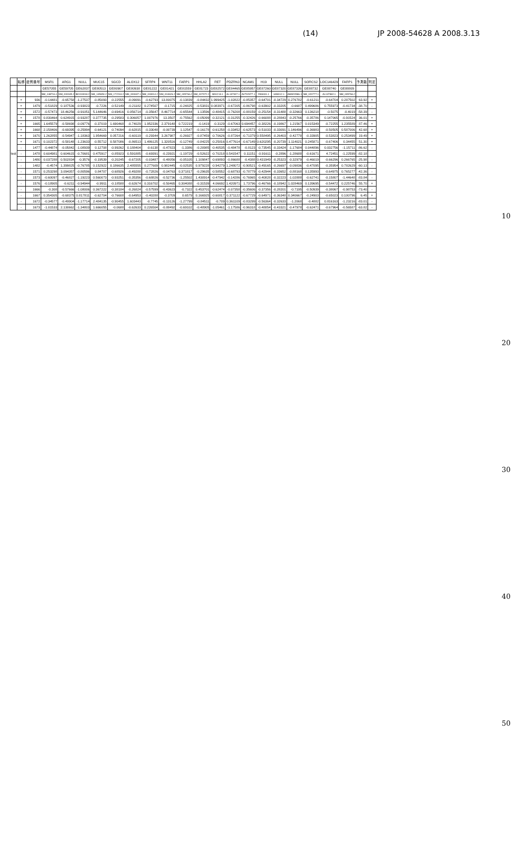(14) JP 2008-54628 A 2008.3.13
| | 転移 | 症例番号 | MSR1 | ARG1 | NULL | MUC15 | SGCD | ALOX12 | SFRP4 | WNT11 | FARP1 | HHLA2 | RET | PDZRN3 | NCAM1 | H19 | NULL | NULL | SORCS2 | LOC146429 | FARP1 | 予測能 | 判定 |
| --- | --- | --- | --- | --- | --- | --- | --- | --- | --- | --- | --- | --- | --- | --- | --- | --- | --- | --- | --- | --- | --- | --- | --- |
| | | | GE57055 | GE59705 | GE62837 | GE80513 | GE80907 | GE80938 | GE81222 | GE81421 | GE81559 | GE81723 | GE82572 | GE84465 | GE85957 | GE87260 | GE87320 | GE87326 | GE88732 | GE88740 | GE88809 | | |
| | | | NM_138716.1 | NM_000045.2 | BC019018.2 | NM_145650.2 | NM_172244.2 | NM_000697.1 | NM_003014.2 | NM_004626.2 | NM_005766.2 | NM_007072.2 | M31213.1 | AL137307.1 | AV702977.1 | R83431.1 | H08012.1 | AW820586.1 | NM_020777.1 | AL137382.1 | NM_005766.2 | | |
| test | + | 936 | -0.14481 | -0.65758 | -1.27537 | -0.85093 | -0.22555 | -0.09091 | -0.62793 | 13.80075 | -0.13839 | -0.84432 | 1.999425 | -1.02822 | -0.85357 | -0.64701 | -0.34729 | 0.276782 | -0.61211 | -0.64704 | 0.287502 | 63.92 | + |
| | + | 1479 | -0.51829 | 0.187536 | -0.93823 | -0.7226 | -0.52149 | -0.21182 | 0.274507 | -0.1715 | -0.24825 | -0.53831 | 0.083971 | -0.67205 | -0.86798 | -0.63902 | -0.33205 | -0.6687 | 0.499686 | 0.755973 | -0.41734 | -38.70 | - |
| | + | 1572 | -0.57473 | 18.46256 | -0.91051 | 5.144646 | -0.69416 | 0.056714 | -0.35647 | 8.467714 | -0.65544 | 1.13596 | -0.48415 | -0.76208 | -0.88159 | -0.25154 | -0.31488 | -0.32663 | 0.136218 | -0.5075 | -0.4019 | -58.39 | - |
| | + | 1578 | 0.830464 | 0.624915 | -0.93287 | 0.377735 | -0.29583 | 0.306057 | 1.007976 | 13.3507 | -0.75562 | -0.05099 | -0.32121 | -0.31255 | -0.32426 | -0.66088 | -0.28843 | -0.25766 | -0.35786 | 0.147065 | -0.91524 | 36.01 | + |
| | + | 1665 | 1.645579 | -0.58698 | -0.09776 | -0.37019 | 1.690468 | -0.74029 | 1.952336 | 2.379148 | 0.722219 | -0.1419 | -0.3129 | -0.67063 | 0.694457 | -0.38226 | -0.19867 | 1.21567 | 0.015349 | -0.72255 | 1.235589 | 87.46 | + |
| | + | 1668 | 2.158406 | -0.69395 | -0.25994 | -0.64121 | -0.74094 | -0.62815 | -0.33048 | -0.00739 | 1.12547 | -0.16178 | -0.61258 | -0.33452 | -0.62573 | -0.51033 | -0.33091 | 1.146496 | -0.36983 | -0.50505 | 0.587006 | 42.68 | + |
| | + | 1670 | 1.262855 | -0.54947 | -1.18363 | 1.954669 | 0.057216 | -0.60119 | -0.29344 | 3.267987 | -0.26927 | -0.87459 | -0.70626 | -0.87264 | -0.71379 | 0.558495 | -0.26403 | -0.42778 | -0.33905 | -0.53823 | 0.253499 | 19.49 | + |
| | + | 1671 | 0.102372 | -0.58148 | -1.23633 | -0.55712 | 0.587086 | -0.86513 | 1.486125 | 1.320516 | -0.12749 | -0.84225 | -0.25816 | 0.477614 | -0.67149 | 0.620295 | -0.20739 | 1.114021 | 0.245871 | -0.67406 | 0.34455 | 51.30 | + |
| | - | 1477 | -0.44874 | -0.05842 | -1.08939 | 0.12708 | -0.99262 | 0.188404 | -0.6138 | -0.47823 | -1.3386 | -0.20985 | -0.40535 | -0.48478 | -0.8123 | -0.73545 | -0.33424 | -1.17684 | 0.044896 | 0.032756 | -1.15711 | -86.62 | - |
| | - | 1478 | 0.604981 | 0.604615 | -0.70681 | 0.475917 | -0.85923 | 0.591885 | -0.69391 | -0.23921 | -1.19729 | -0.52622 | -0.70218 | 0.541547 | 0.11151 | -0.91611 | -0.2896 | -1.28688 | -0.61671 | 4.72451 | -1.22599 | -82.18 | - |
| | - | 1480 | 0.037288 | 0.502834 | -0.3576 | -0.19539 | -0.20245 | -0.67205 | -0.03487 | -0.48056 | -0.05105 | 1.109847 | -0.69893 | -0.86688 | -0.4388 | 0.431949 | -0.25323 | -0.32979 | -0.46019 | -0.66296 | 0.266765 | -25.98 | - |
| | - | 1482 | -0.4574 | 1.399825 | -0.76785 | 0.152922 | 0.186635 | 2.485555 | 0.277609 | 0.982445 | -0.02535 | 0.979228 | -0.94279 | 1.248072 | -0.90521 | -0.49165 | -0.26697 | -0.09836 | -0.47095 | -0.35954 | 0.782629 | -60.13 | - |
| | - | 1571 | 0.253298 | 3.094357 | -0.80596 | 0.84707 | -0.68926 | -0.49288 | -0.72826 | -0.04763 | 0.371817 | -0.29635 | -0.58552 | -0.68793 | -0.78779 | -0.42944 | -0.33652 | -0.88168 | 0.135993 | -0.64975 | 0.765277 | -42.36 | - |
| | - | 1573 | -0.60097 | -0.46827 | -1.19223 | 0.560073 | -0.93251 | -0.35356 | -0.68826 | -0.52736 | -1.25502 | 1.430914 | -0.47942 | -0.14286 | -0.76965 | -0.40828 | -0.32223 | -1.02888 | -0.62741 | -0.15807 | -1.44648 | -83.84 | - |
| | - | 1576 | -0.18905 | -0.6211 | -0.94944 | -0.9911 | -0.18588 | -0.62674 | 0.316702 | -0.50465 | 0.304088 | -0.31539 | 4.06692 | 1.420971 | 1.73796 | -0.46766 | -0.18942 | 1.028469 | 0.139695 | -0.54472 | 0.225746 | 55.70 | + |
| | - | 1666 | -0.308 | -0.57666 | -1.08006 | 0.367222 | -0.38184 | -0.26824 | -0.57599 | -0.43623 | -0.7322 | 0.453701 | -0.62474 | -0.07358 | -0.35606 | -0.37356 | -0.28201 | -0.7195 | -0.50939 | -0.38067 | -0.98753 | -73.40 | - |
| | - | 1667 | 0.354305 | -0.68375 | 0.817811 | -0.62704 | -0.76608 | -0.64953 | -0.40288 | -0.3709 | 0.6579 | 0.166925 | -0.60817 | 0.371122 | -0.67729 | -0.64971 | -0.36348 | 0.340667 | -0.24903 | -0.65023 | 0.100796 | 6.45 | + |
| | - | 1672 | -0.34577 | -0.49904 | -1.17714 | 2.484135 | -0.90455 | 1.603443 | -0.7745 | -0.13126 | -1.27799 | -0.84511 | -0.709 | 0.361109 | -0.83299 | -0.56364 | -0.32633 | -1.2068 | -0.4882 | 0.816163 | -1.23216 | -83.01 | - |
| | - | 1673 | -1.01533 | 2.130662 | -1.34803 | 1.666055 | -0.0688 | -0.62633 | 0.226504 | -0.88492 | -0.69102 | -0.48905 | -1.05461 | -1.17586 | -0.96318 | -0.48854 | -0.43321 | -0.47978 | -0.62471 | -0.67964 | -0.56587 | -63.82 | - |
10
20
30
40
50